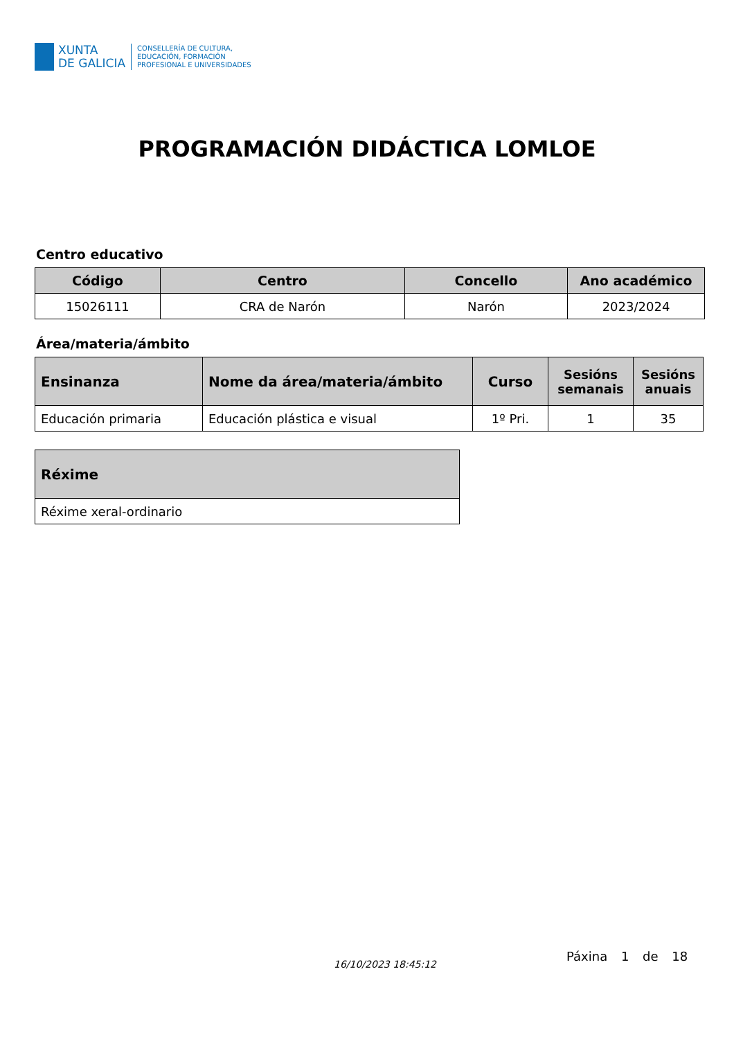XUNTA
DE GALICIA
CONSELLERÍA DE CULTURA,
EDUCACIÓN, FORMACIÓN
PROFESIONAL E UNIVERSIDADES
PROGRAMACIÓN DIDÁCTICA LOMLOE
Centro educativo
| Código | Centro | Concello | Ano académico |
| --- | --- | --- | --- |
| 15026111 | CRA de Narón | Narón | 2023/2024 |
Área/materia/ámbito
| Ensinanza | Nome da área/materia/ámbito | Curso | Sesións semanais | Sesións anuais |
| --- | --- | --- | --- | --- |
| Educación primaria | Educación plástica e visual | 1º Pri. | 1 | 35 |
| Réxime |
| --- |
| Réxime xeral-ordinario |
16/10/2023 18:45:12
Páxina 1 de 18